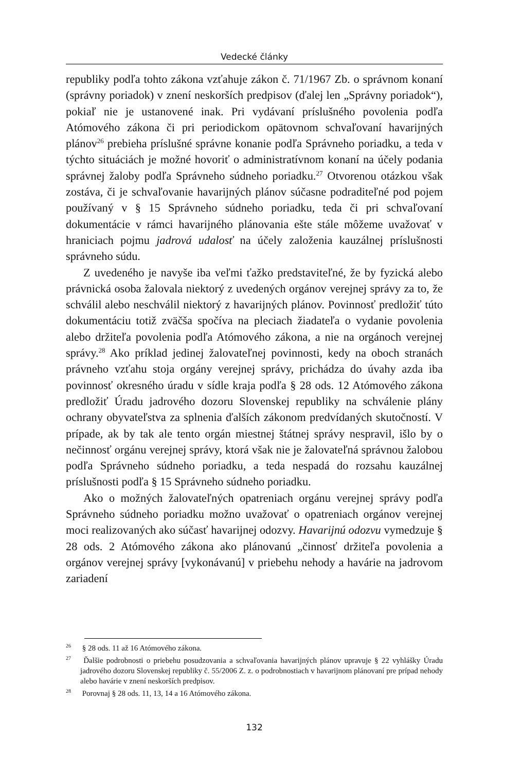Vedecké články
republiky podľa tohto zákona vzťahuje zákon č. 71/1967 Zb. o správnom konaní (správny poriadok) v znení neskorších predpisov (ďalej len „Správny poriadok“), pokiaľ nie je ustanovené inak. Pri vydávaní príslušného povolenia podľa Atómového zákona či pri periodickom opätovnom schvaľovaní havarijných plánov<sup>26</sup> prebieha príslušné správne konanie podľa Správneho poriadku, a teda v týchto situáciách je možné hovoriť o administratívnom konaní na účely podania správnej žaloby podľa Správneho súdneho poriadku.<sup>27</sup> Otvorenou otázkou však zostáva, či je schvaľovanie havarijných plánov súčasne podraditeľné pod pojem používaný v § 15 Správneho súdneho poriadku, teda či pri schvaľovaní dokumentácie v rámci havarijného plánovania ešte stále môžeme uvažovať v hraniciach pojmu jadrová udalosť na účely založenia kauzálnej príslušnosti správneho súdu.
Z uvedeného je navyše iba veľmi ťažko predstaviteľné, že by fyzická alebo právnická osoba žalovala niektorý z uvedených orgánov verejnej správy za to, že schválil alebo neschválil niektorý z havarijných plánov. Povinnosť predložiť túto dokumentáciu totiž zväčša spočíva na pleciach žiadateľa o vydanie povolenia alebo držiteľa povolenia podľa Atómového zákona, a nie na orgánoch verejnej správy.<sup>28</sup> Ako príklad jedinej žalovateľnej povinnosti, kedy na oboch stranách právneho vzťahu stoja orgány verejnej správy, prichádza do úvahy azda iba povinnosť okresného úradu v sídle kraja podľa § 28 ods. 12 Atómového zákona predložiť Úradu jadrového dozoru Slovenskej republiky na schválenie plány ochrany obyvateľstva za splnenia ďalších zákonom predvídaných skutočností. V prípade, ak by tak ale tento orgán miestnej štátnej správy nespravil, išlo by o nečinnosť orgánu verejnej správy, ktorá však nie je žalovateľná správnou žalobou podľa Správneho súdneho poriadku, a teda nespadá do rozsahu kauzálnej príslušnosti podľa § 15 Správneho súdneho poriadku.
Ako o možných žalovateľných opatreniach orgánu verejnej správy podľa Správneho súdneho poriadku možno uvažovať o opatreniach orgánov verejnej moci realizovaných ako súčasť havarijnej odozvy. Havarijnú odozvu vymedzuje § 28 ods. 2 Atómového zákona ako plánovanú „činnosť držiteľa povolenia a orgánov verejnej správy [vykonávanú] v priebehu nehody a havárie na jadrovom zariadení
<sup>26</sup> § 28 ods. 11 až 16 Atómového zákona.
<sup>27</sup> Ďalšie podrobnosti o priebehu posudzovania a schvaľovania havarijných plánov upravuje § 22 vyhlášky Úradu jadrového dozoru Slovenskej republiky č. 55/2006 Z. z. o podrobnostiach v havarijnom plánovaní pre prípad nehody alebo havárie v znení neskorších predpisov.
<sup>28</sup> Porovnaj § 28 ods. 11, 13, 14 a 16 Atómového zákona.
132